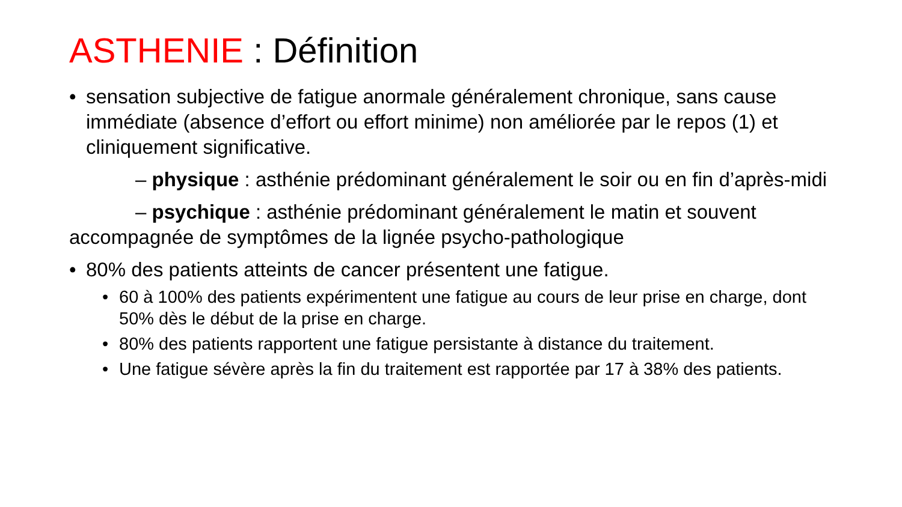ASTHENIE : Définition
• sensation subjective de fatigue anormale généralement chronique, sans cause immédiate (absence d’effort ou effort minime) non améliorée par le repos (1) et cliniquement significative.
– physique : asthénie prédominant généralement le soir ou en fin d’après-midi
– psychique : asthénie prédominant généralement le matin et souvent accompagnée de symptômes de la lignée psycho-pathologique
• 80% des patients atteints de cancer présentent une fatigue.
• 60 à 100% des patients expérimentent une fatigue au cours de leur prise en charge, dont 50% dès le début de la prise en charge.
• 80% des patients rapportent une fatigue persistante à distance du traitement.
• Une fatigue sévère après la fin du traitement est rapportée par 17 à 38% des patients.